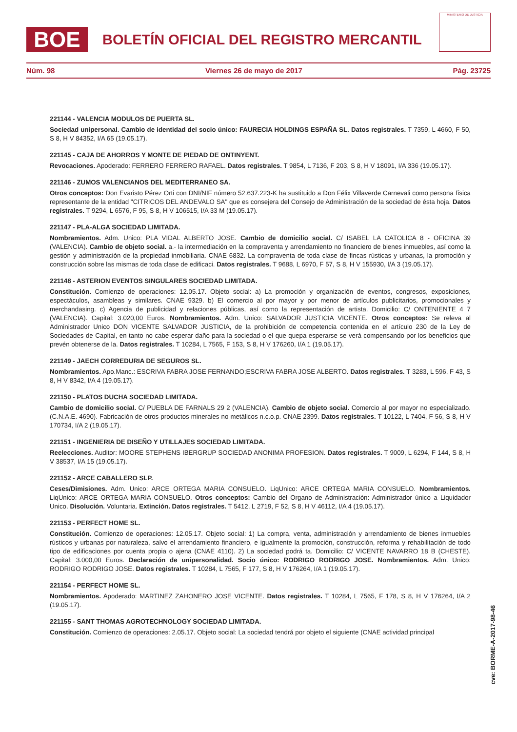BOE
BOLETÍN OFICIAL DEL REGISTRO MERCANTIL
MINISTERIO DE JUSTICIA
Núm. 98 Viernes 26 de mayo de 2017 Pág. 23725
221144 - VALENCIA MODULOS DE PUERTA SL.
Sociedad unipersonal. Cambio de identidad del socio único: FAURECIA HOLDINGS ESPAÑA SL. Datos registrales. T 7359, L 4660, F 50, S 8, H V 84352, I/A 65 (19.05.17).
221145 - CAJA DE AHORROS Y MONTE DE PIEDAD DE ONTINYENT.
Revocaciones. Apoderado: FERRERO FERRERO RAFAEL. Datos registrales. T 9854, L 7136, F 203, S 8, H V 18091, I/A 336 (19.05.17).
221146 - ZUMOS VALENCIANOS DEL MEDITERRANEO SA.
Otros conceptos: Don Evaristo Pérez Orti con DNI/NIF número 52.637.223-K ha sustituido a Don Félix Villaverde Carnevali como persona física representante de la entidad "CITRICOS DEL ANDEVALO SA" que es consejera del Consejo de Administración de la sociedad de ésta hoja. Datos registrales. T 9294, L 6576, F 95, S 8, H V 106515, I/A 33 M (19.05.17).
221147 - PLA-ALGA SOCIEDAD LIMITADA.
Nombramientos. Adm. Unico: PLA VIDAL ALBERTO JOSE. Cambio de domicilio social. C/ ISABEL LA CATOLICA 8 - OFICINA 39 (VALENCIA). Cambio de objeto social. a.- la intermediación en la compraventa y arrendamiento no financiero de bienes inmuebles, así como la gestión y administración de la propiedad inmobiliaria. CNAE 6832. La compraventa de toda clase de fincas rústicas y urbanas, la promoción y construcción sobre las mismas de toda clase de edificaci. Datos registrales. T 9688, L 6970, F 57, S 8, H V 155930, I/A 3 (19.05.17).
221148 - ASTERION EVENTOS SINGULARES SOCIEDAD LIMITADA.
Constitución. Comienzo de operaciones: 12.05.17. Objeto social: a) La promoción y organización de eventos, congresos, exposiciones, espectáculos, asambleas y similares. CNAE 9329. b) El comercio al por mayor y por menor de artículos publicitarios, promocionales y merchandasing. c) Agencia de publicidad y relaciones públicas, así como la representación de artista. Domicilio: C/ ONTENIENTE 4 7 (VALENCIA). Capital: 3.020,00 Euros. Nombramientos. Adm. Unico: SALVADOR JUSTICIA VICENTE. Otros conceptos: Se releva al Administrador Unico DON VICENTE SALVADOR JUSTICIA, de la prohibición de competencia contenida en el artículo 230 de la Ley de Sociedades de Capital, en tanto no cabe esperar daño para la sociedad o el que quepa esperarse se verá compensando por los beneficios que prevén obtenerse de la. Datos registrales. T 10284, L 7565, F 153, S 8, H V 176260, I/A 1 (19.05.17).
221149 - JAECH CORREDURIA DE SEGUROS SL.
Nombramientos. Apo.Manc.: ESCRIVA FABRA JOSE FERNANDO;ESCRIVA FABRA JOSE ALBERTO. Datos registrales. T 3283, L 596, F 43, S 8, H V 8342, I/A 4 (19.05.17).
221150 - PLATOS DUCHA SOCIEDAD LIMITADA.
Cambio de domicilio social. C/ PUEBLA DE FARNALS 29 2 (VALENCIA). Cambio de objeto social. Comercio al por mayor no especializado. (C.N.A.E. 4690). Fabricación de otros productos minerales no metálicos n.c.o.p. CNAE 2399. Datos registrales. T 10122, L 7404, F 56, S 8, H V 170734, I/A 2 (19.05.17).
221151 - INGENIERIA DE DISEÑO Y UTILLAJES SOCIEDAD LIMITADA.
Reelecciones. Auditor: MOORE STEPHENS IBERGRUP SOCIEDAD ANONIMA PROFESION. Datos registrales. T 9009, L 6294, F 144, S 8, H V 38537, I/A 15 (19.05.17).
221152 - ARCE CABALLERO SLP.
Ceses/Dimisiones. Adm. Unico: ARCE ORTEGA MARIA CONSUELO. LiqUnico: ARCE ORTEGA MARIA CONSUELO. Nombramientos. LiqUnico: ARCE ORTEGA MARIA CONSUELO. Otros conceptos: Cambio del Organo de Administración: Administrador único a Liquidador Unico. Disolución. Voluntaria. Extinción. Datos registrales. T 5412, L 2719, F 52, S 8, H V 46112, I/A 4 (19.05.17).
221153 - PERFECT HOME SL.
Constitución. Comienzo de operaciones: 12.05.17. Objeto social: 1) La compra, venta, administración y arrendamiento de bienes inmuebles rústicos y urbanas por naturaleza, salvo el arrendamiento financiero, e igualmente la promoción, construcción, reforma y rehabilitación de todo tipo de edificaciones por cuenta propia o ajena (CNAE 4110). 2) La sociedad podrá ta. Domicilio: C/ VICENTE NAVARRO 18 B (CHESTE). Capital: 3.000,00 Euros. Declaración de unipersonalidad. Socio único: RODRIGO RODRIGO JOSE. Nombramientos. Adm. Unico: RODRIGO RODRIGO JOSE. Datos registrales. T 10284, L 7565, F 177, S 8, H V 176264, I/A 1 (19.05.17).
221154 - PERFECT HOME SL.
Nombramientos. Apoderado: MARTINEZ ZAHONERO JOSE VICENTE. Datos registrales. T 10284, L 7565, F 178, S 8, H V 176264, I/A 2 (19.05.17).
221155 - SANT THOMAS AGROTECHNOLOGY SOCIEDAD LIMITADA.
Constitución. Comienzo de operaciones: 2.05.17. Objeto social: La sociedad tendrá por objeto el siguiente (CNAE actividad principal
cve: BORME-A-2017-98-46